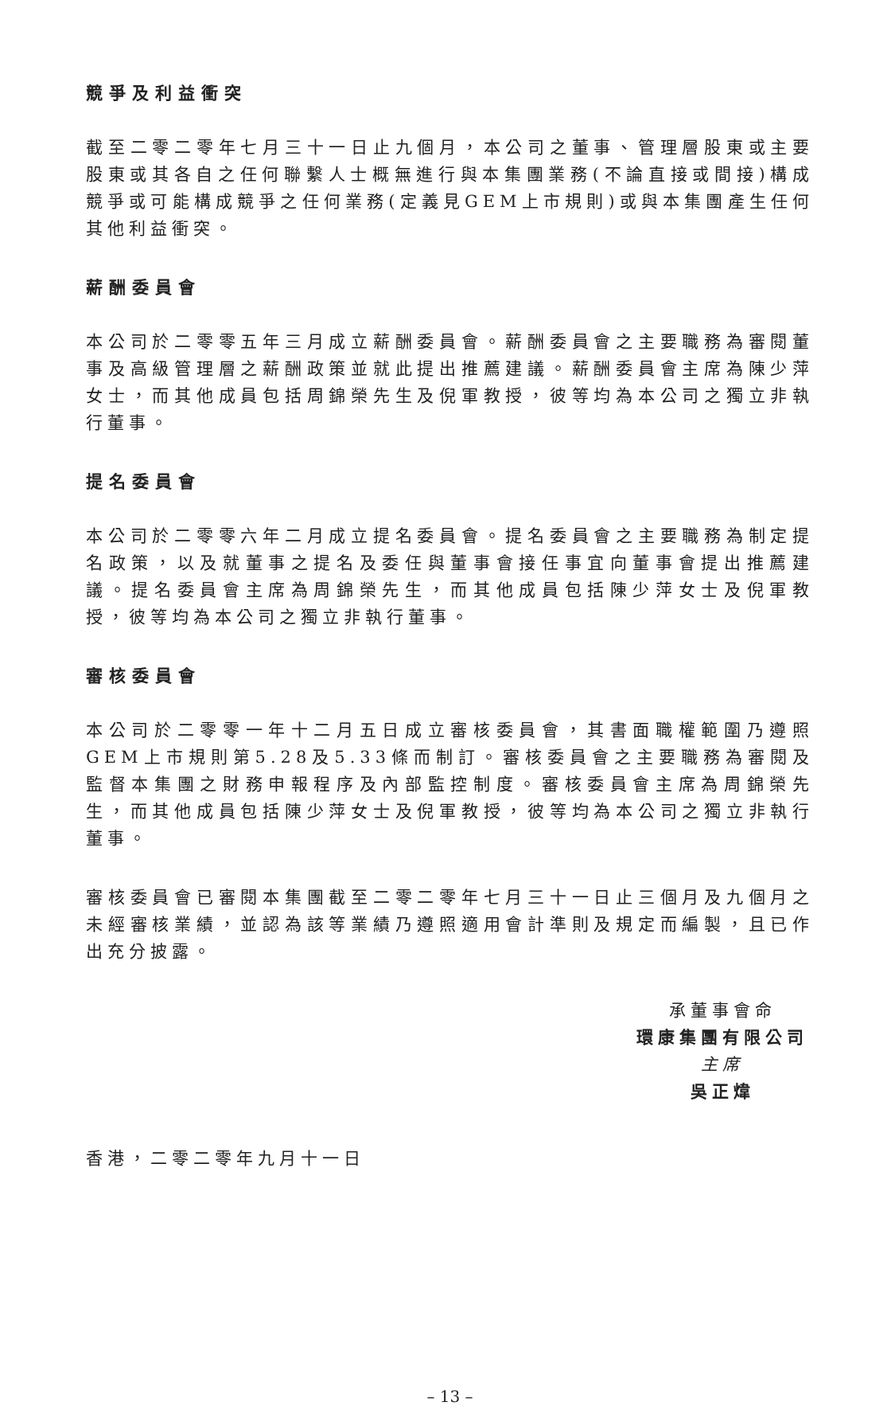競爭及利益衝突
截至二零二零年七月三十一日止九個月，本公司之董事、管理層股東或主要股東或其各自之任何聯繫人士概無進行與本集團業務(不論直接或間接)構成競爭或可能構成競爭之任何業務(定義見GEM上市規則)或與本集團產生任何其他利益衝突。
薪酬委員會
本公司於二零零五年三月成立薪酬委員會。薪酬委員會之主要職務為審閱董事及高級管理層之薪酬政策並就此提出推薦建議。薪酬委員會主席為陳少萍女士，而其他成員包括周錦榮先生及倪軍教授，彼等均為本公司之獨立非執行董事。
提名委員會
本公司於二零零六年二月成立提名委員會。提名委員會之主要職務為制定提名政策，以及就董事之提名及委任與董事會接任事宜向董事會提出推薦建議。提名委員會主席為周錦榮先生，而其他成員包括陳少萍女士及倪軍教授，彼等均為本公司之獨立非執行董事。
審核委員會
本公司於二零零一年十二月五日成立審核委員會，其書面職權範圍乃遵照GEM上市規則第5.28及5.33條而制訂。審核委員會之主要職務為審閱及監督本集團之財務申報程序及內部監控制度。審核委員會主席為周錦榮先生，而其他成員包括陳少萍女士及倪軍教授，彼等均為本公司之獨立非執行董事。
審核委員會已審閱本集團截至二零二零年七月三十一日止三個月及九個月之未經審核業績，並認為該等業績乃遵照適用會計準則及規定而編製，且已作出充分披露。
承董事會命
環康集團有限公司
主席
吳正煒
香港，二零二零年九月十一日
– 13 –